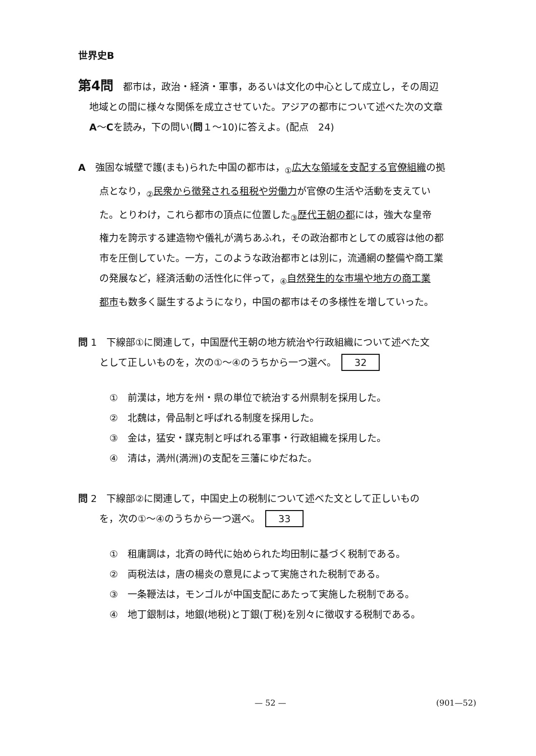世界史B
第4問　都市は，政治・経済・軍事，あるいは文化の中心として成立し，その周辺
地域との間に様々な関係を成立させていた。アジアの都市について述べた次の文章
A～Cを読み，下の問い(問１～10)に答えよ。(配点　24)
A　強固な城壁で護(まも)られた中国の都市は，<sub>①</sub>広大な領域を支配する官僚組織の拠
点となり，<sub>②</sub>民衆から徴発される租税や労働力が官僚の生活や活動を支えてい
た。とりわけ，これら都市の頂点に位置した<sub>③</sub>歴代王朝の都には，強大な皇帝
権力を誇示する建造物や儀礼が満ちあふれ，その政治都市としての威容は他の都
市を圧倒していた。一方，このような政治都市とは別に，流通網の整備や商工業
の発展など，経済活動の活性化に伴って，<sub>④</sub>自然発生的な市場や地方の商工業
都市も数多く誕生するようになり，中国の都市はその多様性を増していった。
問 1　下線部①に関連して，中国歴代王朝の地方統治や行政組織について述べた文
として正しいものを，次の①～④のうちから一つ選べ。 32
①　前漢は，地方を州・県の単位で統治する州県制を採用した。
②　北魏は，骨品制と呼ばれる制度を採用した。
③　金は，猛安・謀克制と呼ばれる軍事・行政組織を採用した。
④　清は，満州(満洲)の支配を三藩にゆだねた。
問 2　下線部②に関連して，中国史上の税制について述べた文として正しいもの
を，次の①～④のうちから一つ選べ。 33
①　租庸調は，北斉の時代に始められた均田制に基づく税制である。
②　両税法は，唐の楊炎の意見によって実施された税制である。
③　一条鞭法は，モンゴルが中国支配にあたって実施した税制である。
④　地丁銀制は，地銀(地税)と丁銀(丁税)を別々に徴収する税制である。
— 52 — (901—52)